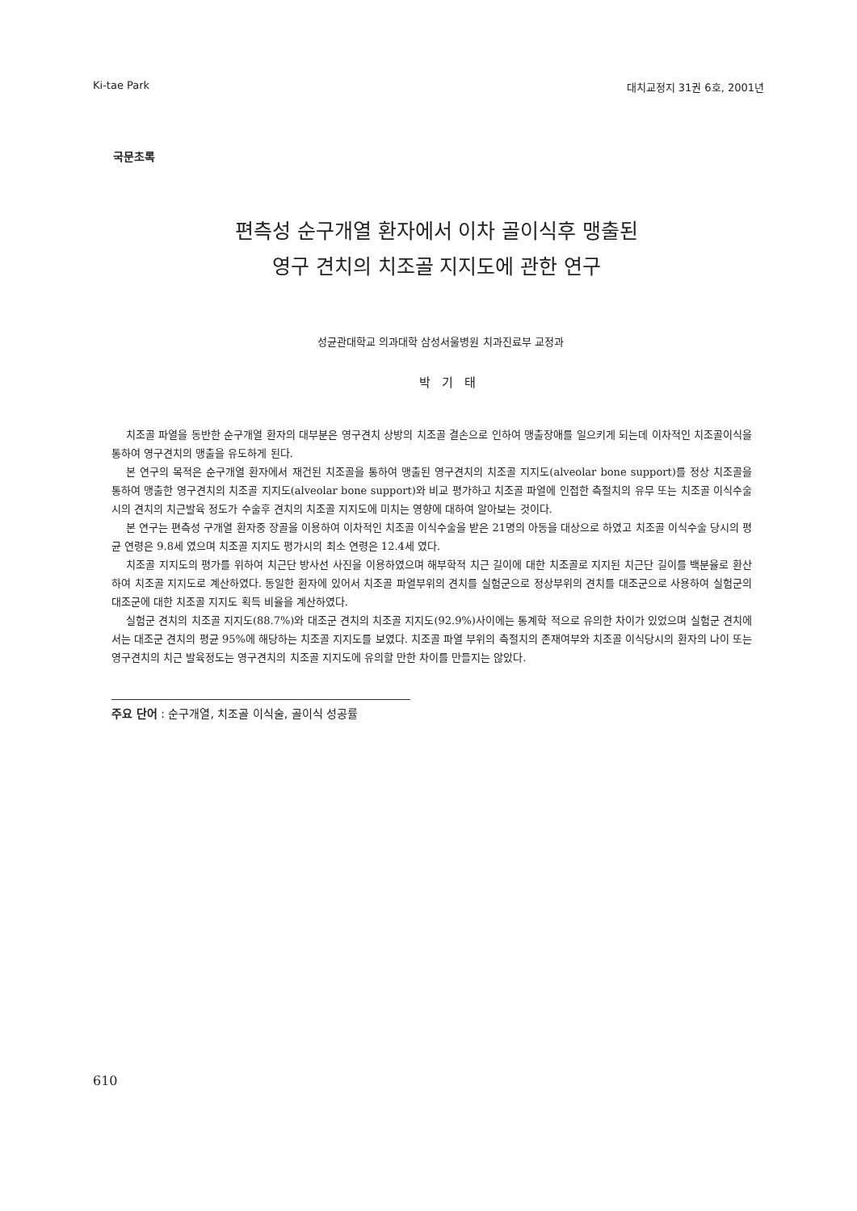Ki-tae Park 대치교정지 31권 6호, 2001년
국문초록
편측성 순구개열 환자에서 이차 골이식후 맹출된
영구 견치의 치조골 지지도에 관한 연구
성균관대학교 의과대학 삼성서울병원 치과진료부 교정과
박기태
치조골 파열을 동반한 순구개열 환자의 대부분은 영구견치 상방의 치조골 결손으로 인하여 맹출장애를 일으키게 되는데 이차적인 치조골이식을 통하여 영구견치의 맹출을 유도하게 된다.
본 연구의 목적은 순구개열 환자에서 재건된 치조골을 통하여 맹출된 영구견치의 치조골 지지도(alveolar bone support)를 정상 치조골을 통하여 맹출한 영구견치의 치조골 지지도(alveolar bone support)와 비교 평가하고 치조골 파열에 인접한 측절치의 유무 또는 치조골 이식수술시의 견치의 치근발육 정도가 수술후 견치의 치조골 지지도에 미치는 영향에 대하여 알아보는 것이다.
본 연구는 편측성 구개열 환자중 장골을 이용하여 이차적인 치조골 이식수술을 받은 21명의 아동을 대상으로 하였고 치조골 이식수술 당시의 평균 연령은 9.8세 였으며 치조골 지지도 평가시의 최소 연령은 12.4세 였다.
치조골 지지도의 평가를 위하여 치근단 방사선 사진을 이용하였으며 해부학적 치근 길이에 대한 치조골로 지지된 치근단 길이를 백분율로 환산하여 치조골 지지도로 계산하였다. 동일한 환자에 있어서 치조골 파열부위의 견치를 실험군으로 정상부위의 견치를 대조군으로 사용하여 실험군의 대조군에 대한 치조골 지지도 획득 비율을 계산하였다.
실험군 견치의 치조골 지지도(88.7%)와 대조군 견치의 치조골 지지도(92.9%)사이에는 통계학 적으로 유의한 차이가 있었으며 실험군 견치에서는 대조군 견치의 평균 95%에 해당하는 치조골 지지도를 보였다. 치조골 파열 부위의 측절치의 존재여부와 치조골 이식당시의 환자의 나이 또는 영구견치의 치근 발육정도는 영구견치의 치조골 지지도에 유의할 만한 차이를 만들지는 않았다.
주요 단어 : 순구개열, 치조골 이식술, 골이식 성공률
610